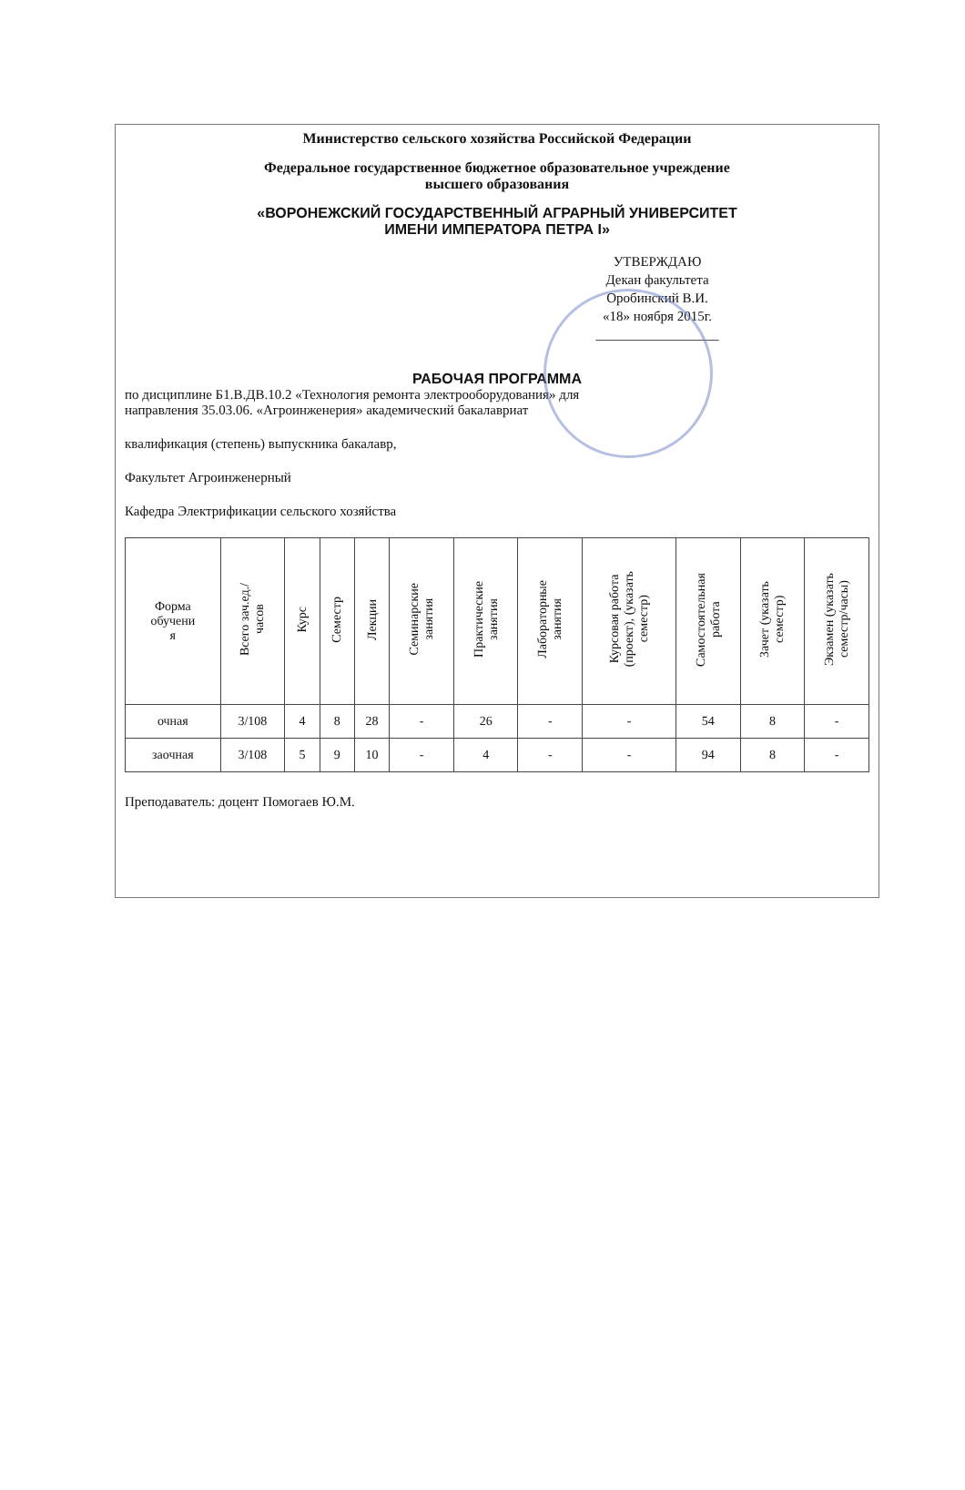Министерство сельского хозяйства Российской Федерации
Федеральное государственное бюджетное образовательное учреждение
высшего образования
«ВОРОНЕЖСКИЙ ГОСУДАРСТВЕННЫЙ АГРАРНЫЙ УНИВЕРСИТЕТ
ИМЕНИ ИМПЕРАТОРА ПЕТРА I»
УТВЕРЖДАЮ
Декан факультета
Оробинский В.И.
«18» ноября 2015г.
__________________
РАБОЧАЯ ПРОГРАММА
по дисциплине Б1.В.ДВ.10.2 «Технология ремонта электрооборудования» для
направления 35.03.06. «Агроинженерия» академический бакалавриат
квалификация (степень) выпускника бакалавр,
Факультет Агроинженерный
Кафедра Электрификации сельского хозяйства
| Форма обучени я | Всего зач.ед./ часов | Курс | Семестр | Лекции | Семинарские занятия | Практические занятия | Лабораторные занятия | Курсовая работа (проект), (указать семестр) | Самостоятельная работа | Зачет (указать семестр) | Экзамен (указать семестр/часы) |
| --- | --- | --- | --- | --- | --- | --- | --- | --- | --- | --- | --- |
| очная | 3/108 | 4 | 8 | 28 | - | 26 | - | - | 54 | 8 | - |
| заочная | 3/108 | 5 | 9 | 10 | - | 4 | - | - | 94 | 8 | - |
Преподаватель: доцент Помогаев Ю.М.